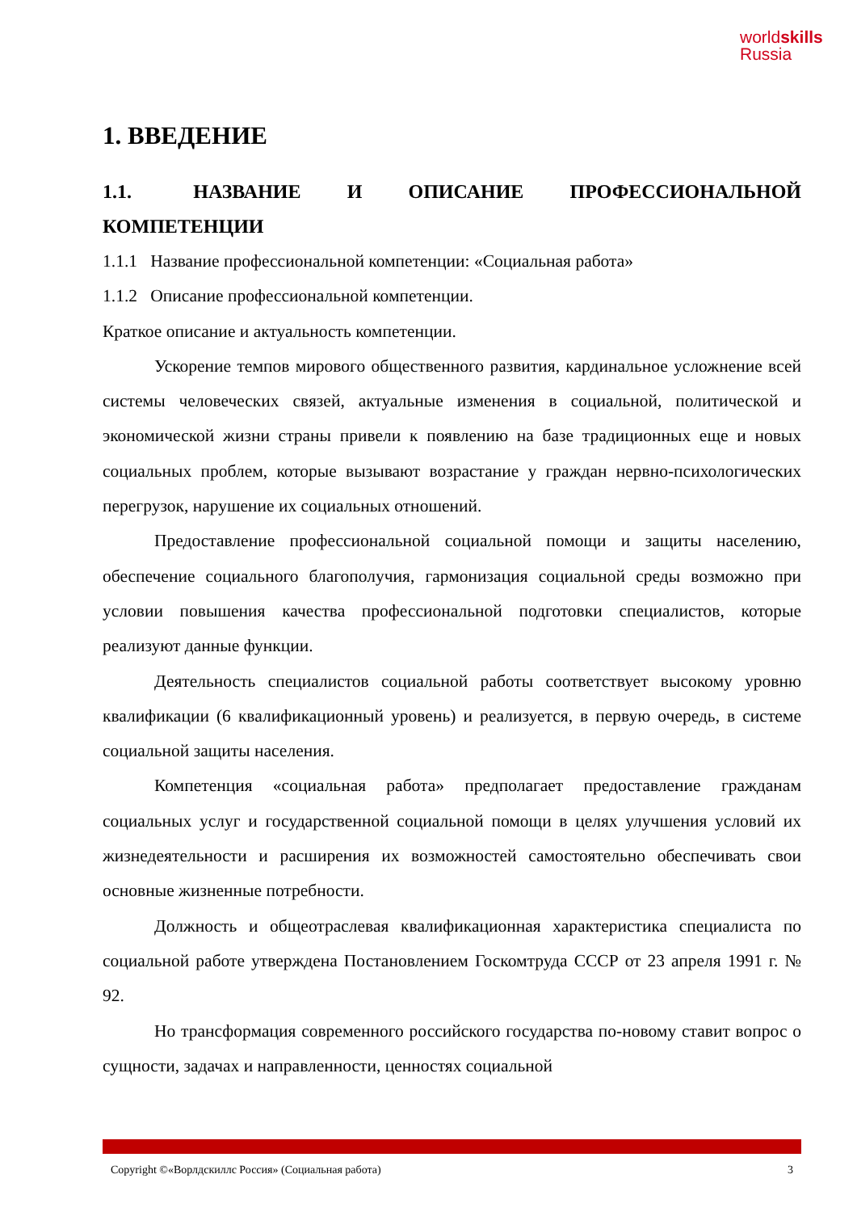worldskills
Russia
1. ВВЕДЕНИЕ
1.1. НАЗВАНИЕ И ОПИСАНИЕ ПРОФЕССИОНАЛЬНОЙ КОМПЕТЕНЦИИ
1.1.1 Название профессиональной компетенции: «Социальная работа»
1.1.2 Описание профессиональной компетенции.
Краткое описание и актуальность компетенции.
Ускорение темпов мирового общественного развития, кардинальное усложнение всей системы человеческих связей, актуальные изменения в социальной, политической и экономической жизни страны привели к появлению на базе традиционных еще и новых социальных проблем, которые вызывают возрастание у граждан нервно-психологических перегрузок, нарушение их социальных отношений.
Предоставление профессиональной социальной помощи и защиты населению, обеспечение социального благополучия, гармонизация социальной среды возможно при условии повышения качества профессиональной подготовки специалистов, которые реализуют данные функции.
Деятельность специалистов социальной работы соответствует высокому уровню квалификации (6 квалификационный уровень) и реализуется, в первую очередь, в системе социальной защиты населения.
Компетенция «социальная работа» предполагает предоставление гражданам социальных услуг и государственной социальной помощи в целях улучшения условий их жизнедеятельности и расширения их возможностей самостоятельно обеспечивать свои основные жизненные потребности.
Должность и общеотраслевая квалификационная характеристика специалиста по социальной работе утверждена Постановлением Госкомтруда СССР от 23 апреля 1991 г. № 92.
Но трансформация современного российского государства по-новому ставит вопрос о сущности, задачах и направленности, ценностях социальной
Copyright ©«Ворлдскиллс Россия» (Социальная работа) 3